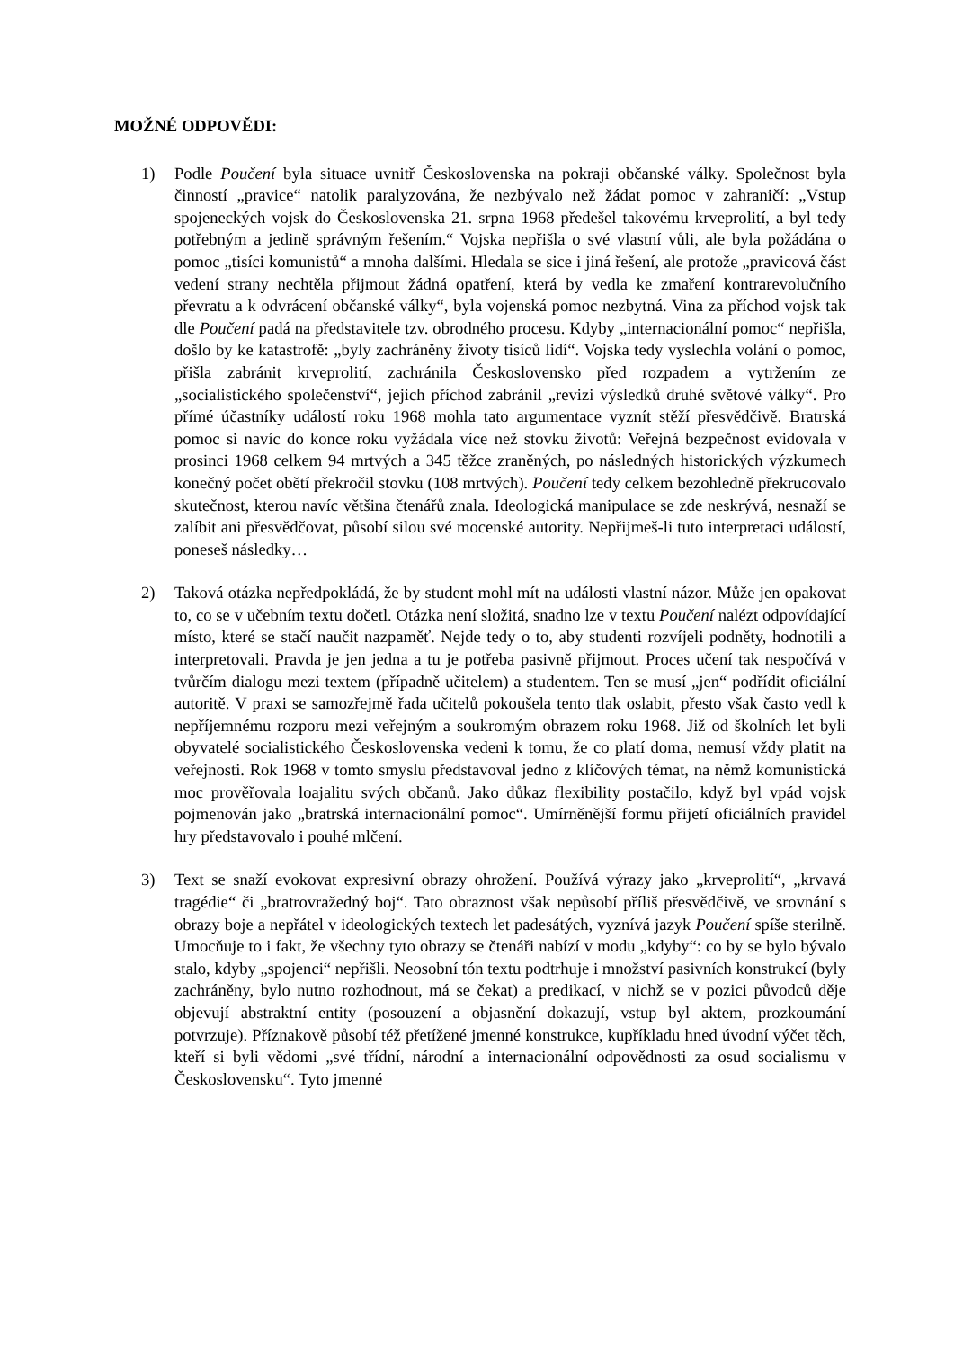MOŽNÉ ODPOVĚDI:
1) Podle Poučení byla situace uvnitř Československa na pokraji občanské války. Společnost byla činností „pravice“ natolik paralyzována, že nezbývalo než žádat pomoc v zahraničí: „Vstup spojeneckých vojsk do Československa 21. srpna 1968 předešel takovému krveprolití, a byl tedy potřebným a jedině správným řešením.“ Vojska nepřišla o své vlastní vůli, ale byla požádána o pomoc „tisíci komunistů“ a mnoha dalšími. Hledala se sice i jiná řešení, ale protože „pravicová část vedení strany nechtěla přijmout žádná opatření, která by vedla ke zmaření kontrarevolučního převratu a k odvrácení občanské války“, byla vojenská pomoc nezbytná. Vina za příchod vojsk tak dle Poučení padá na představitele tzv. obrodného procesu. Kdyby „internacionální pomoc“ nepřišla, došlo by ke katastrofě: „byly zachráněny životy tisíců lidí“. Vojska tedy vyslechla volání o pomoc, přišla zabránit krveprolití, zachránila Československo před rozpadem a vytržením ze „socialistického společenství“, jejich příchod zabránil „revizi výsledků druhé světové války“. Pro přímé účastníky událostí roku 1968 mohla tato argumentace vyznít stěží přesvědčivě. Bratrská pomoc si navíc do konce roku vyžádala více než stovku životů: Veřejná bezpečnost evidovala v prosinci 1968 celkem 94 mrtvých a 345 těžce zraněných, po následných historických výzkumech konečný počet obětí překročil stovku (108 mrtvých). Poučení tedy celkem bezohledně překrucovalo skutečnost, kterou navíc většina čtenářů znala. Ideologická manipulace se zde neskrývá, nesnaží se zalíbit ani přesvědčovat, působí silou své mocenské autority. Nepřijmeš-li tuto interpretaci událostí, poneseš následky…
2) Taková otázka nepředpokládá, že by student mohl mít na události vlastní názor. Může jen opakovat to, co se v učebním textu dočetl. Otázka není složitá, snadno lze v textu Poučení nalézt odpovídající místo, které se stačí naučit nazpaměť. Nejde tedy o to, aby studenti rozvíjeli podněty, hodnotili a interpretovali. Pravda je jen jedna a tu je potřeba pasivně přijmout. Proces učení tak nespočívá v tvůrčím dialogu mezi textem (případně učitelem) a studentem. Ten se musí „jen“ podřídit oficiální autoritě. V praxi se samozřejmě řada učitelů pokoušela tento tlak oslabit, přesto však často vedl k nepříjemnému rozporu mezi veřejným a soukromým obrazem roku 1968. Již od školních let byli obyvatelé socialistického Československa vedeni k tomu, že co platí doma, nemusí vždy platit na veřejnosti. Rok 1968 v tomto smyslu představoval jedno z klíčových témat, na němž komunistická moc prověřovala loajalitu svých občanů. Jako důkaz flexibility postačilo, když byl vpád vojsk pojmenován jako „bratrská internacionální pomoc“. Umírněnější formu přijetí oficiálních pravidel hry představovalo i pouhé mlčení.
3) Text se snaží evokovat expresivní obrazy ohrožení. Používá výrazy jako „krveprolití“, „krvavá tragédie“ či „bratrovražedný boj“. Tato obraznost však nepůsobí příliš přesvědčivě, ve srovnání s obrazy boje a nepřátel v ideologických textech let padesátých, vyznívá jazyk Poučení spíše sterilně. Umocňuje to i fakt, že všechny tyto obrazy se čtenáři nabízí v modu „kdyby“: co by se bylo bývalo stalo, kdyby „spojenci“ nepřišli. Neosobní tón textu podtrhuje i množství pasivních konstrukcí (byly zachráněny, bylo nutno rozhodnout, má se čekat) a predikací, v nichž se v pozici původců děje objevují abstraktní entity (posouzení a objasnění dokazují, vstup byl aktem, prozkoumání potvrzuje). Příznakově působí též přetížené jmenné konstrukce, kupříkladu hned úvodní výčet těch, kteří si byli vědomi „své třídní, národní a internacionální odpovědnosti za osud socialismu v Československu“. Tyto jmenné